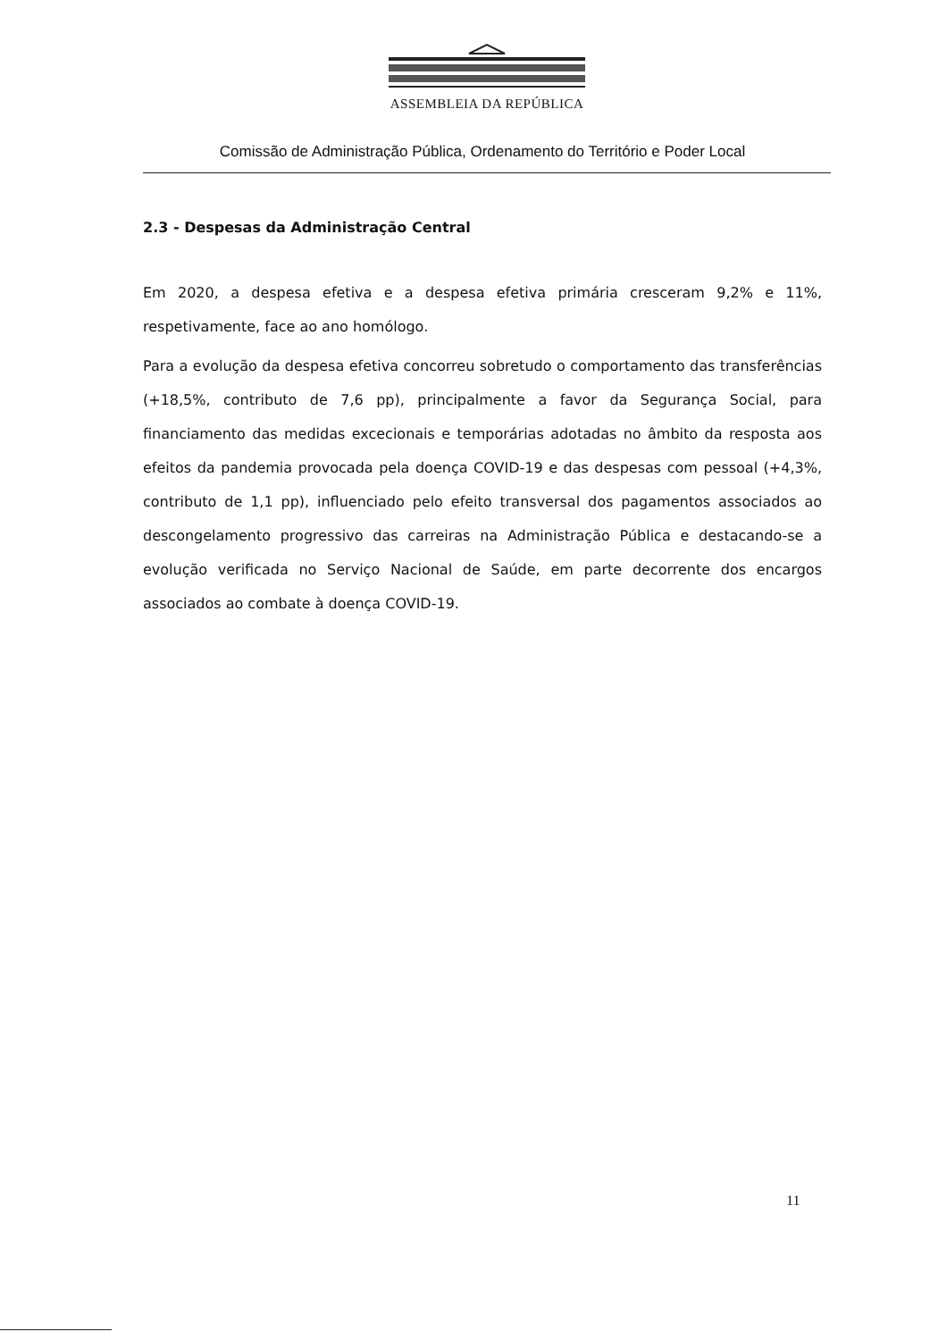ASSEMBLEIA DA REPÚBLICA
Comissão de Administração Pública, Ordenamento do Território e Poder Local
2.3 - Despesas da Administração Central
Em 2020, a despesa efetiva e a despesa efetiva primária cresceram 9,2% e 11%, respetivamente, face ao ano homólogo.
Para a evolução da despesa efetiva concorreu sobretudo o comportamento das transferências (+18,5%, contributo de 7,6 pp), principalmente a favor da Segurança Social, para financiamento das medidas excecionais e temporárias adotadas no âmbito da resposta aos efeitos da pandemia provocada pela doença COVID-19 e das despesas com pessoal (+4,3%, contributo de 1,1 pp), influenciado pelo efeito transversal dos pagamentos associados ao descongelamento progressivo das carreiras na Administração Pública e destacando-se a evolução verificada no Serviço Nacional de Saúde, em parte decorrente dos encargos associados ao combate à doença COVID-19.
11